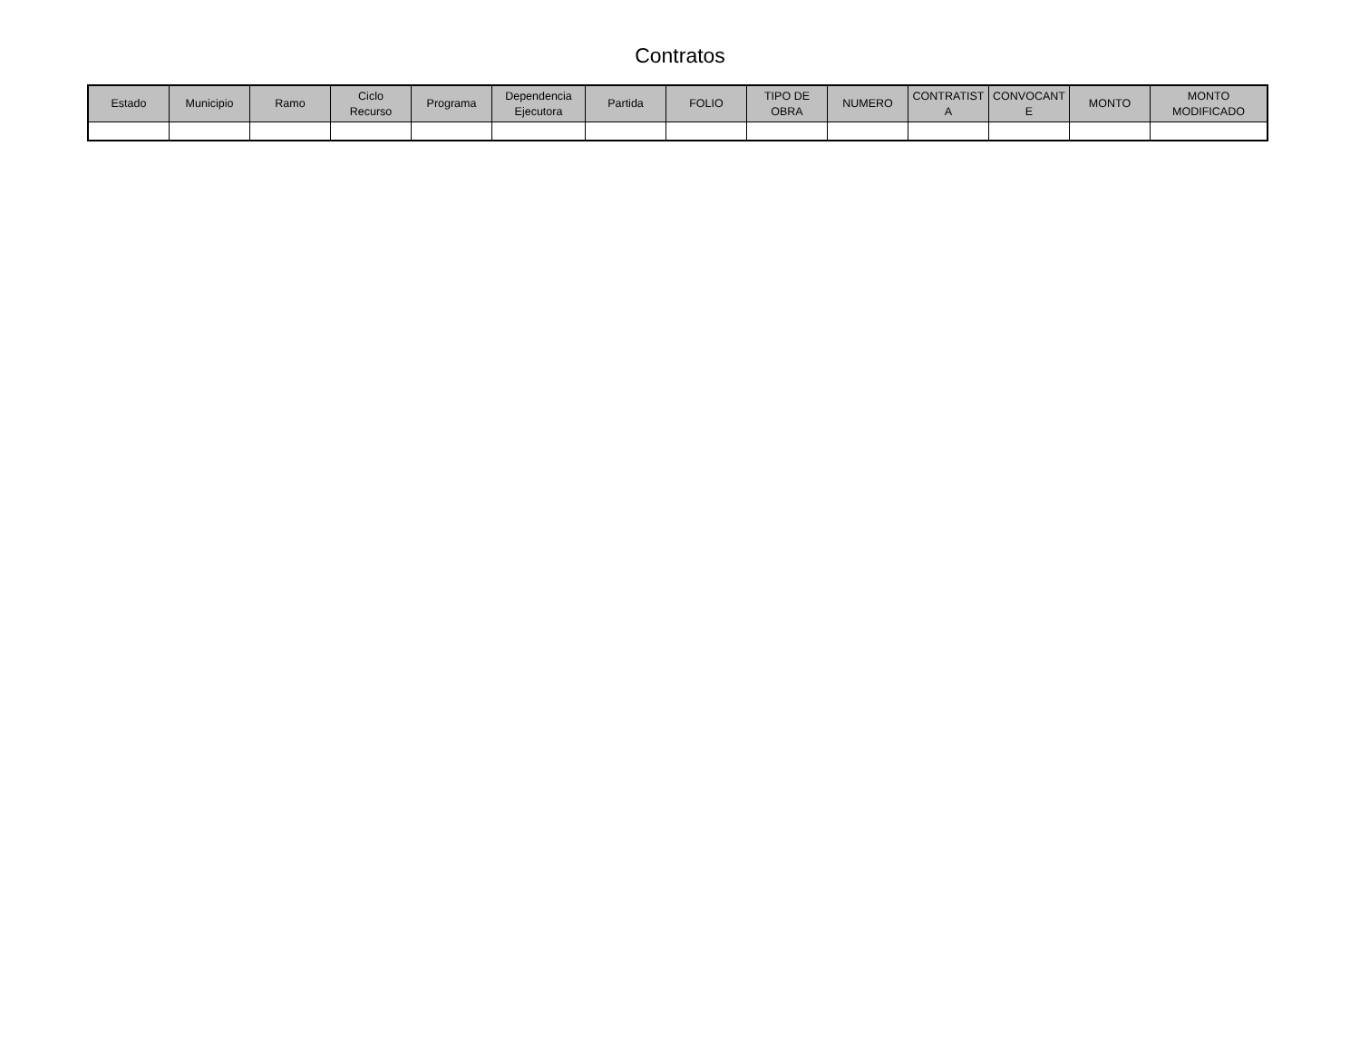Contratos
| Estado | Municipio | Ramo | Ciclo Recurso | Programa | Dependencia Ejecutora | Partida | FOLIO | TIPO DE OBRA | NUMERO | CONTRATIST A | CONVOCANT E | MONTO | MONTO MODIFICADO |
| --- | --- | --- | --- | --- | --- | --- | --- | --- | --- | --- | --- | --- | --- |